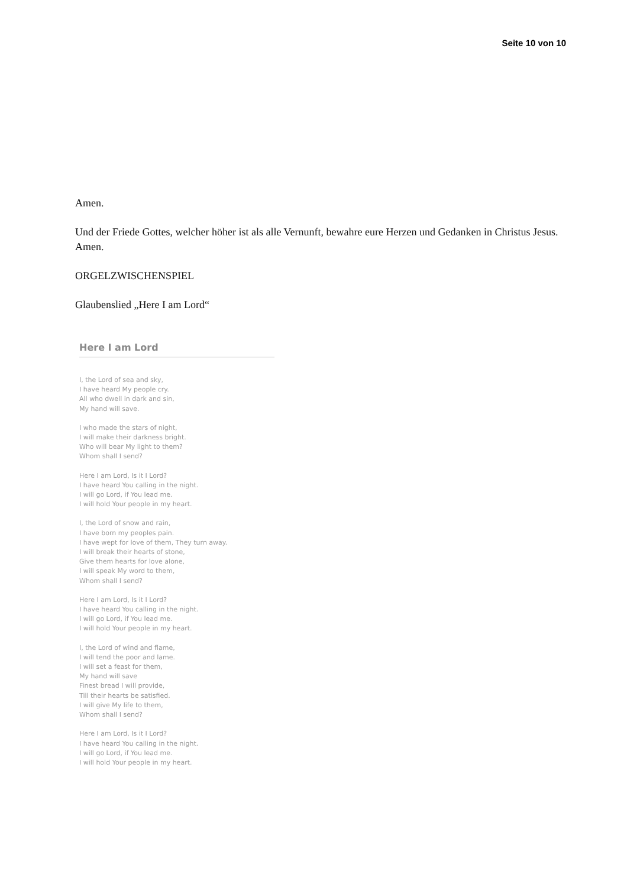Seite 10 von 10
Amen.
Und der Friede Gottes, welcher höher ist als alle Vernunft, bewahre eure Herzen und Gedanken in Christus Jesus. Amen.
ORGELZWISCHENSPIEL
Glaubenslied „Here I am Lord“
Here I am Lord
I, the Lord of sea and sky,
I have heard My people cry.
All who dwell in dark and sin,
My hand will save.
I who made the stars of night,
I will make their darkness bright.
Who will bear My light to them?
Whom shall I send?
Here I am Lord, Is it I Lord?
I have heard You calling in the night.
I will go Lord, if You lead me.
I will hold Your people in my heart.
I, the Lord of snow and rain,
I have born my peoples pain.
I have wept for love of them, They turn away.
I will break their hearts of stone,
Give them hearts for love alone,
I will speak My word to them,
Whom shall I send?
Here I am Lord, Is it I Lord?
I have heard You calling in the night.
I will go Lord, if You lead me.
I will hold Your people in my heart.
I, the Lord of wind and flame,
I will tend the poor and lame.
I will set a feast for them,
My hand will save
Finest bread I will provide,
Till their hearts be satisfied.
I will give My life to them,
Whom shall I send?
Here I am Lord, Is it I Lord?
I have heard You calling in the night.
I will go Lord, if You lead me.
I will hold Your people in my heart.